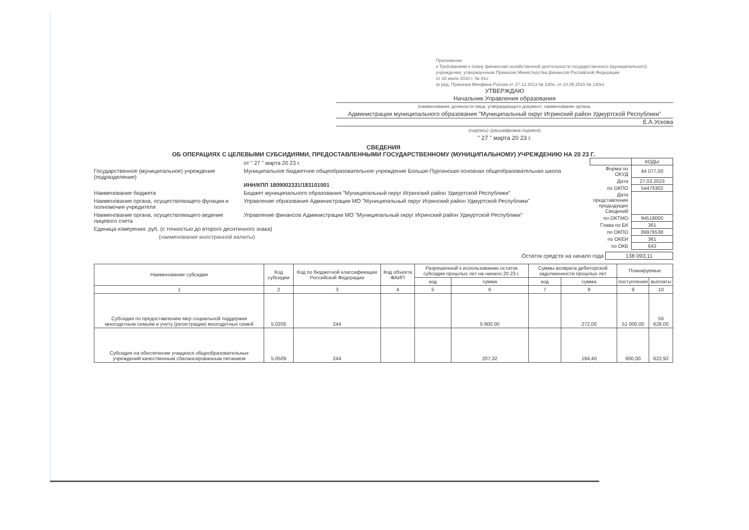Приложение
к Требованиям к плану финансово-хозяйственной деятельности государственного (муниципального) учреждения, утвержденным Приказом Министерства финансов Российской Федерации
от 28 июля 2010 г. № 81н
(в ред. Приказов Минфина России от 27.12.2013 № 140н, от 24.09.2015 № 140н)
УТВЕРЖДАЮ
Начальник Управления образования
(наименование должности лица, утверждающего документ; наименование органа,
Администрации муниципального образования "Муниципальный округ Игринский район Удмуртской Республики"
Е.А.Ускова
(подпись) (расшифровка подписи)
" 27 " марта 20 23 г.
СВЕДЕНИЯ
ОБ ОПЕРАЦИЯХ С ЦЕЛЕВЫМИ СУБСИДИЯМИ, ПРЕДОСТАВЛЕННЫМИ ГОСУДАРСТВЕННОМУ (МУНИЦИПАЛЬНОМУ) УЧРЕЖДЕНИЮ НА 20 23 Г.
от " 27 " марта 20 23 г.
Государственное (муниципальное) учреждение (подразделение)
Муниципальное бюджетное общеобразовательное учреждение Больше-Пургинская основная общеобразовательная школа
ИНН/КПП 1809002331/183101001
Наименование бюджета Бюджет муниципального образования "Муниципальный округ Игринский район Удмуртской Республики"
Наименование органа, осуществляющего функции и полномочия учредителя
Управление образования Администрации МО "Муниципальный округ Игринский район Удмуртской Республики"
Наименование органа, осуществляющего ведение лицевого счета
Управление финансов Администрации МО "Муниципальный округ Игринский район Удмуртской Республики"
Единица измерения: руб. (с точностью до второго десятичного знака)
(наименование иностранной валюты)
| | КОДЫ |
| Форма по ОКУД | 44 077,00 |
| Дата | 27.03.2023 |
| по ОКПО | 54476302 |
| Дата представления предыдущих Сведений | |
| по ОКТМО | 94518000 |
| Глава по БК | 361 |
| по ОКПО | 89976538 |
| по ОКЕИ | 361 |
| по ОКВ | 643 |
Остаток средств на начало года 138 093,11
| Наименование субсидии | Код субсидии | Код по бюджетной классификации Российской Федерации | Код объекта ФАИП | Разрешенный к использованию остаток субсидии прошлых лет на начало 20 23 г. | | Суммы возврата дебиторской задолженности прошлых лет | | Планируемые | |
| --- | --- | --- | --- | --- | --- | --- | --- | --- | --- |
| | | | | код | сумма | код | сумма | поступления | выплаты |
| 1 | 2 | 3 | 4 | 5 | 6 | 7 | 8 | 9 | 10 |
| Субсидия по предоставлению мер социальной поддержки многодетным семьям и учету (регистрации) многодетных семей | 5.0205 | 244 | | | 5 900,00 | | 272,00 | 51 000,00 | 56 628,00 |
| Субсидия на обеспечение учащихся общеобразовательных учреждений качественным сбалансированным питанием | 5.0509 | 244 | | | 207,32 | | 184,40 | 600,00 | 622,92 |